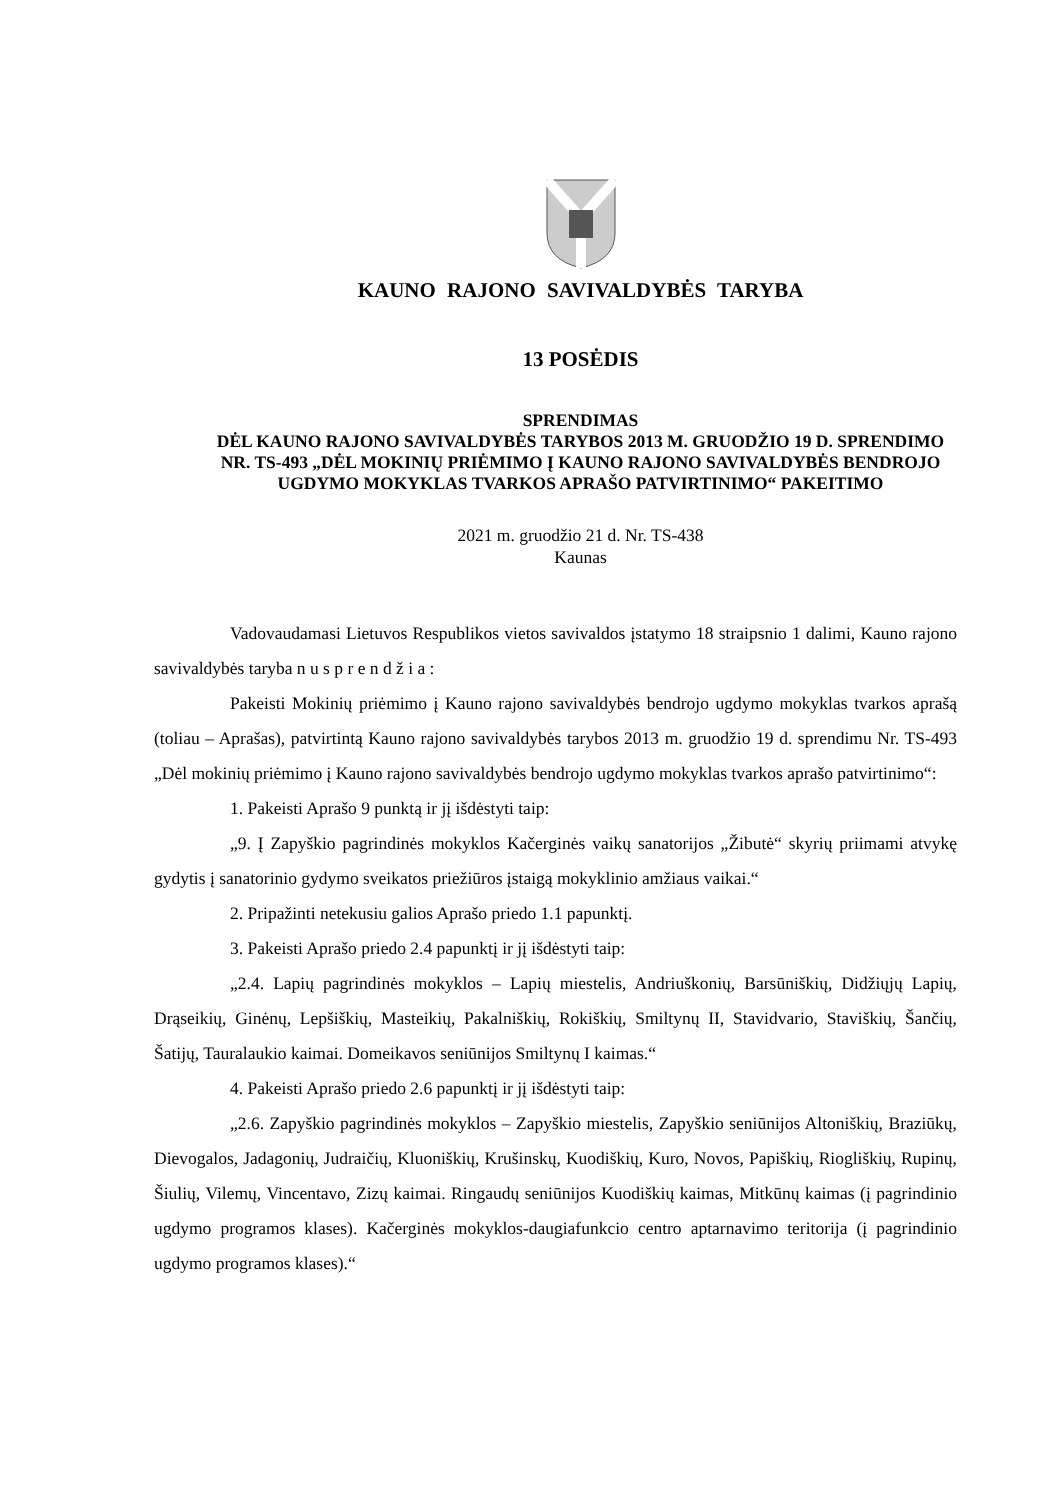KAUNO RAJONO SAVIVALDYBĖS TARYBA
13 POSĖDIS
SPRENDIMAS
DĖL KAUNO RAJONO SAVIVALDYBĖS TARYBOS 2013 M. GRUODŽIO 19 D. SPRENDIMO NR. TS-493 „DĖL MOKINIŲ PRIĖMIMO Į KAUNO RAJONO SAVIVALDYBĖS BENDROJO UGDYMO MOKYKLAS TVARKOS APRAŠO PATVIRTINIMO“ PAKEITIMO
2021 m. gruodžio 21 d. Nr. TS-438
Kaunas
Vadovaudamasi Lietuvos Respublikos vietos savivaldos įstatymo 18 straipsnio 1 dalimi, Kauno rajono savivaldybės taryba n u s p r e n d ž i a :
Pakeisti Mokinių priėmimo į Kauno rajono savivaldybės bendrojo ugdymo mokyklas tvarkos aprašą (toliau – Aprašas), patvirtintą Kauno rajono savivaldybės tarybos 2013 m. gruodžio 19 d. sprendimu Nr. TS-493 „Dėl mokinių priėmimo į Kauno rajono savivaldybės bendrojo ugdymo mokyklas tvarkos aprašo patvirtinimo“:
1. Pakeisti Aprašo 9 punktą ir jį išdėstyti taip:
„9. Į Zapyškio pagrindinės mokyklos Kačerginės vaikų sanatorijos „Žibutė“ skyrių priimami atvykę gydytis į sanatorinio gydymo sveikatos priežiūros įstaigą mokyklinio amžiaus vaikai.“
2. Pripažinti netekusiu galios Aprašo priedo 1.1 papunktį.
3. Pakeisti Aprašo priedo 2.4 papunktį ir jį išdėstyti taip:
„2.4. Lapių pagrindinės mokyklos – Lapių miestelis, Andriuškonių, Barsūniškių, Didžiųjų Lapių, Drąseikių, Ginėnų, Lepšiškių, Masteikių, Pakalniškių, Rokiškių, Smiltynų II, Stavidvario, Staviškių, Šančių, Šatijų, Tauralaukio kaimai. Domeikavos seniūnijos Smiltynų I kaimas.“
4. Pakeisti Aprašo priedo 2.6 papunktį ir jį išdėstyti taip:
„2.6. Zapyškio pagrindinės mokyklos – Zapyškio miestelis, Zapyškio seniūnijos Altoniškių, Braziūkų, Dievogalos, Jadagonių, Judraičių, Kluoniškių, Krušinskų, Kuodiškių, Kuro, Novos, Papiškių, Riogliškių, Rupinų, Šiulių, Vilemų, Vincentavo, Zizų kaimai. Ringaudų seniūnijos Kuodiškių kaimas, Mitkūnų kaimas (į pagrindinio ugdymo programos klases). Kačerginės mokyklos-daugiafunkcio centro aptarnavimo teritorija (į pagrindinio ugdymo programos klases).“